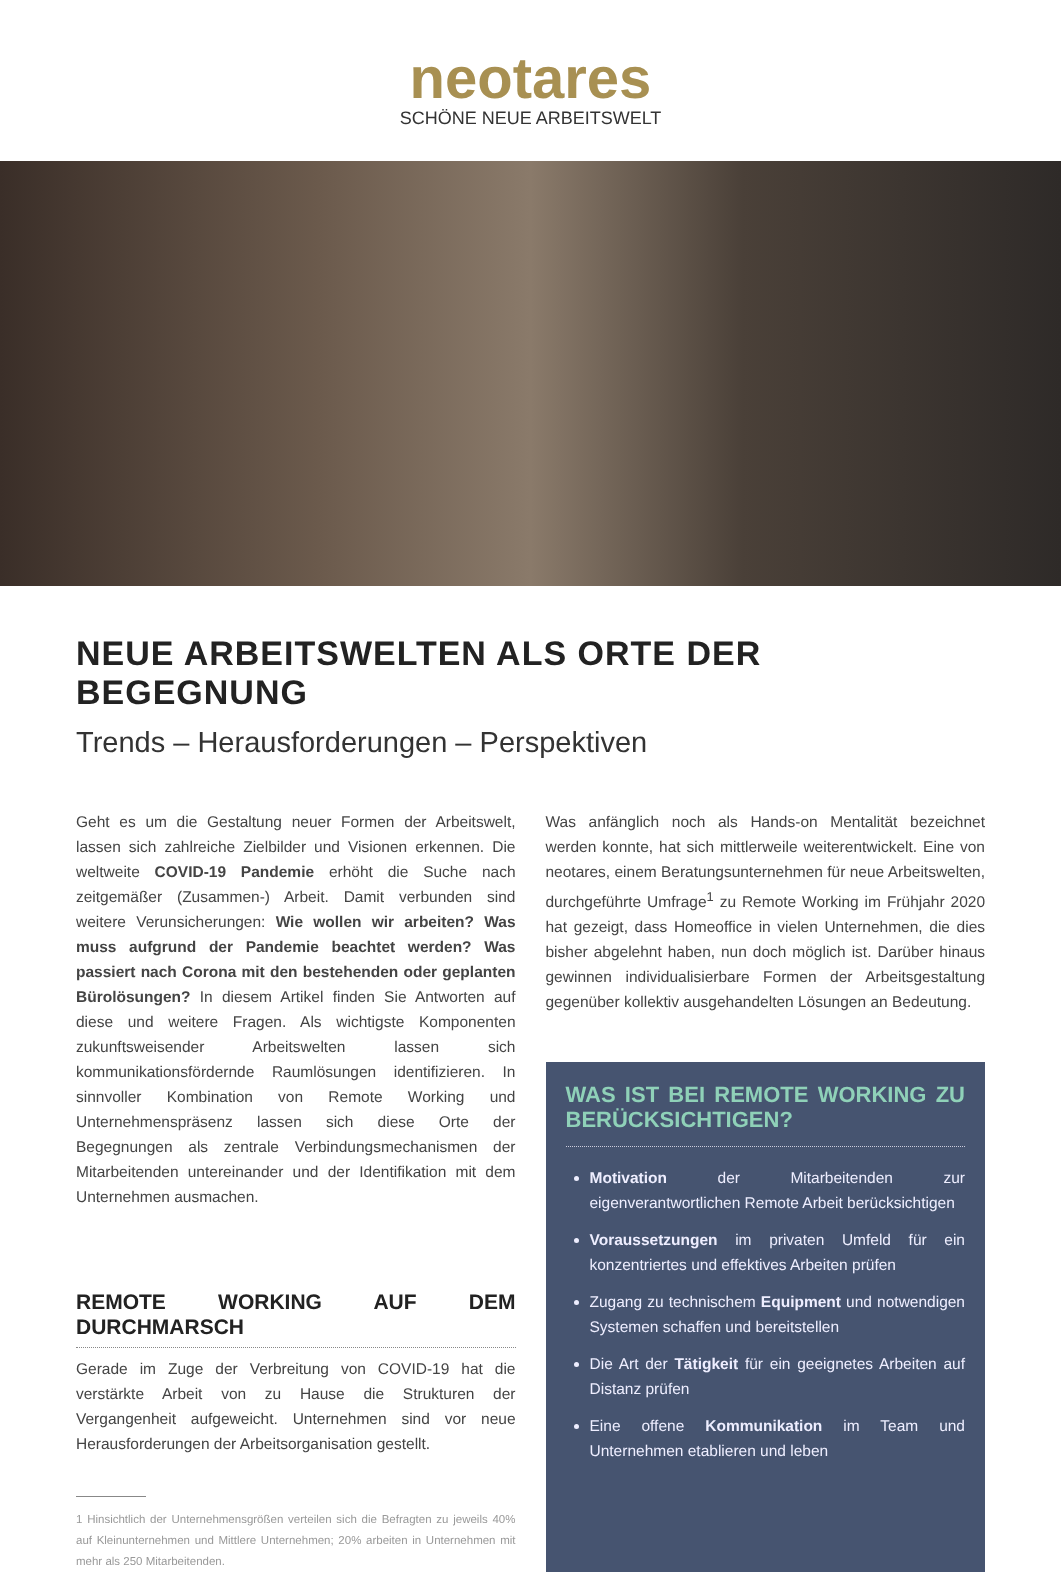neotares
SCHÖNE NEUE ARBEITSWELT
NEUE ARBEITSWELTEN ALS ORTE DER BEGEGNUNG
Trends – Herausforderungen – Perspektiven
Geht es um die Gestaltung neuer Formen der Arbeitswelt, lassen sich zahlreiche Zielbilder und Visionen erkennen. Die weltweite COVID-19 Pandemie erhöht die Suche nach zeitgemäßer (Zusammen-) Arbeit. Damit verbunden sind weitere Verunsicherungen: Wie wollen wir arbeiten? Was muss aufgrund der Pandemie beachtet werden? Was passiert nach Corona mit den bestehenden oder geplanten Bürolösungen? In diesem Artikel finden Sie Antworten auf diese und weitere Fragen. Als wichtigste Komponenten zukunftsweisender Arbeitswelten lassen sich kommunikationsfördernde Raumlösungen identifizieren. In sinnvoller Kombination von Remote Working und Unternehmenspräsenz lassen sich diese Orte der Begegnungen als zentrale Verbindungsmechanismen der Mitarbeitenden untereinander und der Identifikation mit dem Unternehmen ausmachen.
REMOTE WORKING AUF DEM DURCHMARSCH
Gerade im Zuge der Verbreitung von COVID-19 hat die verstärkte Arbeit von zu Hause die Strukturen der Vergangenheit aufgeweicht. Unternehmen sind vor neue Herausforderungen der Arbeitsorganisation gestellt.
1 Hinsichtlich der Unternehmensgrößen verteilen sich die Befragten zu jeweils 40% auf Kleinunternehmen und Mittlere Unternehmen; 20% arbeiten in Unternehmen mit mehr als 250 Mitarbeitenden.
Was anfänglich noch als Hands-on Mentalität bezeichnet werden konnte, hat sich mittlerweile weiterentwickelt. Eine von neotares, einem Beratungsunternehmen für neue Arbeitswelten, durchgeführte Umfrage<sup>1</sup> zu Remote Working im Frühjahr 2020 hat gezeigt, dass Homeoffice in vielen Unternehmen, die dies bisher abgelehnt haben, nun doch möglich ist. Darüber hinaus gewinnen individualisierbare Formen der Arbeitsgestaltung gegenüber kollektiv ausgehandelten Lösungen an Bedeutung.
WAS IST BEI REMOTE WORKING ZU BERÜCKSICHTIGEN?
Motivation der Mitarbeitenden zur eigenverantwortlichen Remote Arbeit berücksichtigen
Voraussetzungen im privaten Umfeld für ein konzentriertes und effektives Arbeiten prüfen
Zugang zu technischem Equipment und notwendigen Systemen schaffen und bereitstellen
Die Art der Tätigkeit für ein geeignetes Arbeiten auf Distanz prüfen
Eine offene Kommunikation im Team und Unternehmen etablieren und leben